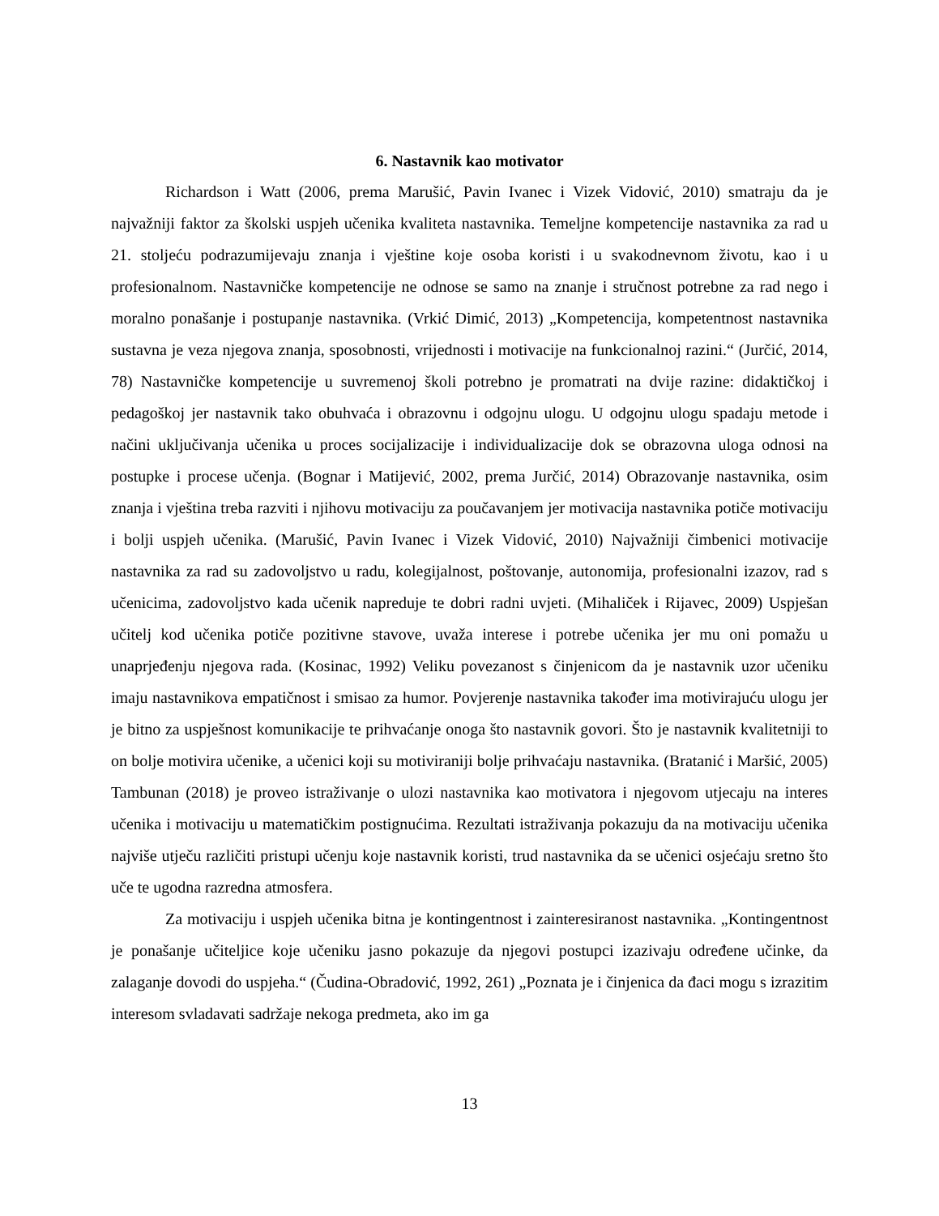6. Nastavnik kao motivator
Richardson i Watt (2006, prema Marušić, Pavin Ivanec i Vizek Vidović, 2010) smatraju da je najvažniji faktor za školski uspjeh učenika kvaliteta nastavnika. Temeljne kompetencije nastavnika za rad u 21. stoljeću podrazumijevaju znanja i vještine koje osoba koristi i u svakodnevnom životu, kao i u profesionalnom. Nastavničke kompetencije ne odnose se samo na znanje i stručnost potrebne za rad nego i moralno ponašanje i postupanje nastavnika. (Vrkić Dimić, 2013) „Kompetencija, kompetentnost nastavnika sustavna je veza njegova znanja, sposobnosti, vrijednosti i motivacije na funkcionalnoj razini.“ (Jurčić, 2014, 78) Nastavničke kompetencije u suvremenoj školi potrebno je promatrati na dvije razine: didaktičkoj i pedagoškoj jer nastavnik tako obuhvaća i obrazovnu i odgojnu ulogu. U odgojnu ulogu spadaju metode i načini uključivanja učenika u proces socijalizacije i individualizacije dok se obrazovna uloga odnosi na postupke i procese učenja. (Bognar i Matijević, 2002, prema Jurčić, 2014) Obrazovanje nastavnika, osim znanja i vještina treba razviti i njihovu motivaciju za poučavanjem jer motivacija nastavnika potiče motivaciju i bolji uspjeh učenika. (Marušić, Pavin Ivanec i Vizek Vidović, 2010) Najvažniji čimbenici motivacije nastavnika za rad su zadovoljstvo u radu, kolegijalnost, poštovanje, autonomija, profesionalni izazov, rad s učenicima, zadovoljstvo kada učenik napreduje te dobri radni uvjeti. (Mihaliček i Rijavec, 2009) Uspješan učitelj kod učenika potiče pozitivne stavove, uvaža interese i potrebe učenika jer mu oni pomažu u unaprjeđenju njegova rada. (Kosinac, 1992) Veliku povezanost s činjenicom da je nastavnik uzor učeniku imaju nastavnikova empatičnost i smisao za humor. Povjerenje nastavnika također ima motivirajuću ulogu jer je bitno za uspješnost komunikacije te prihvaćanje onoga što nastavnik govori. Što je nastavnik kvalitetniji to on bolje motivira učenike, a učenici koji su motiviraniji bolje prihvaćaju nastavnika. (Bratanić i Maršić, 2005) Tambunan (2018) je proveo istraživanje o ulozi nastavnika kao motivatora i njegovom utjecaju na interes učenika i motivaciju u matematičkim postignućima. Rezultati istraživanja pokazuju da na motivaciju učenika najviše utječu različiti pristupi učenju koje nastavnik koristi, trud nastavnika da se učenici osjećaju sretno što uče te ugodna razredna atmosfera.
Za motivaciju i uspjeh učenika bitna je kontingentnost i zainteresiranost nastavnika. „Kontingentnost je ponašanje učiteljice koje učeniku jasno pokazuje da njegovi postupci izazivaju određene učinke, da zalaganje dovodi do uspjeha.“ (Čudina-Obradović, 1992, 261) „Poznata je i činjenica da đaci mogu s izrazitim interesom svladavati sadržaje nekoga predmeta, ako im ga
13